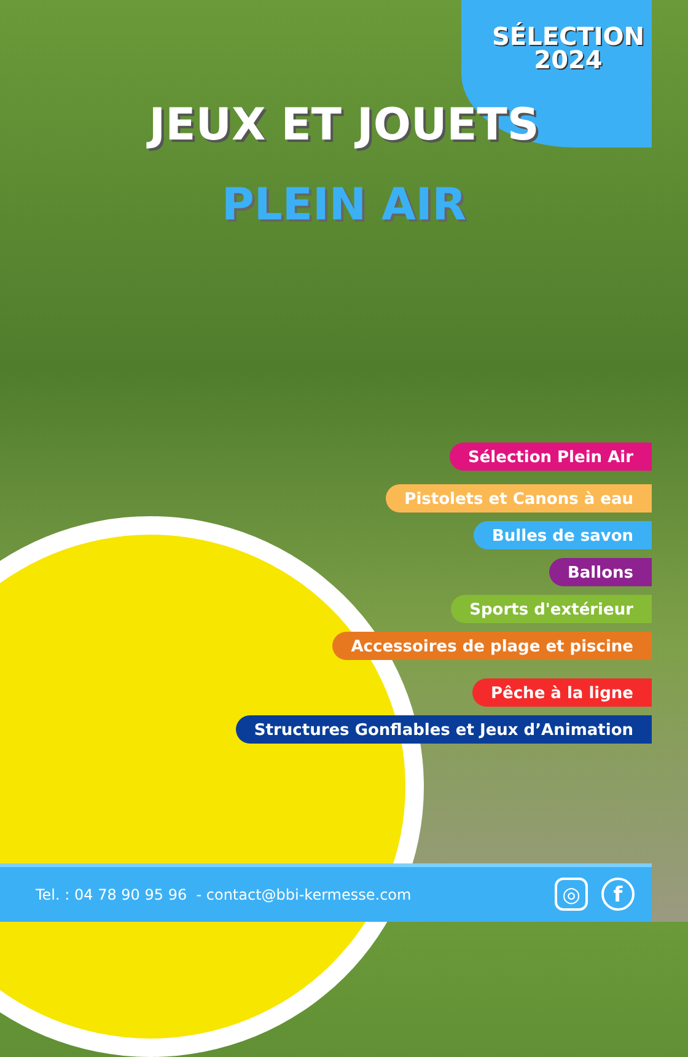SÉLECTION
2024
JEUX ET JOUETS
PLEIN AIR
Sélection Plein Air
Pistolets et Canons à eau
Bulles de savon
Ballons
Sports d'extérieur
Accessoires de plage et piscine
Pêche à la ligne
Structures Gonflables et Jeux d’Animation
Tel. : 04 78 90 95 96 - contact@bbi-kermesse.com
◎ f